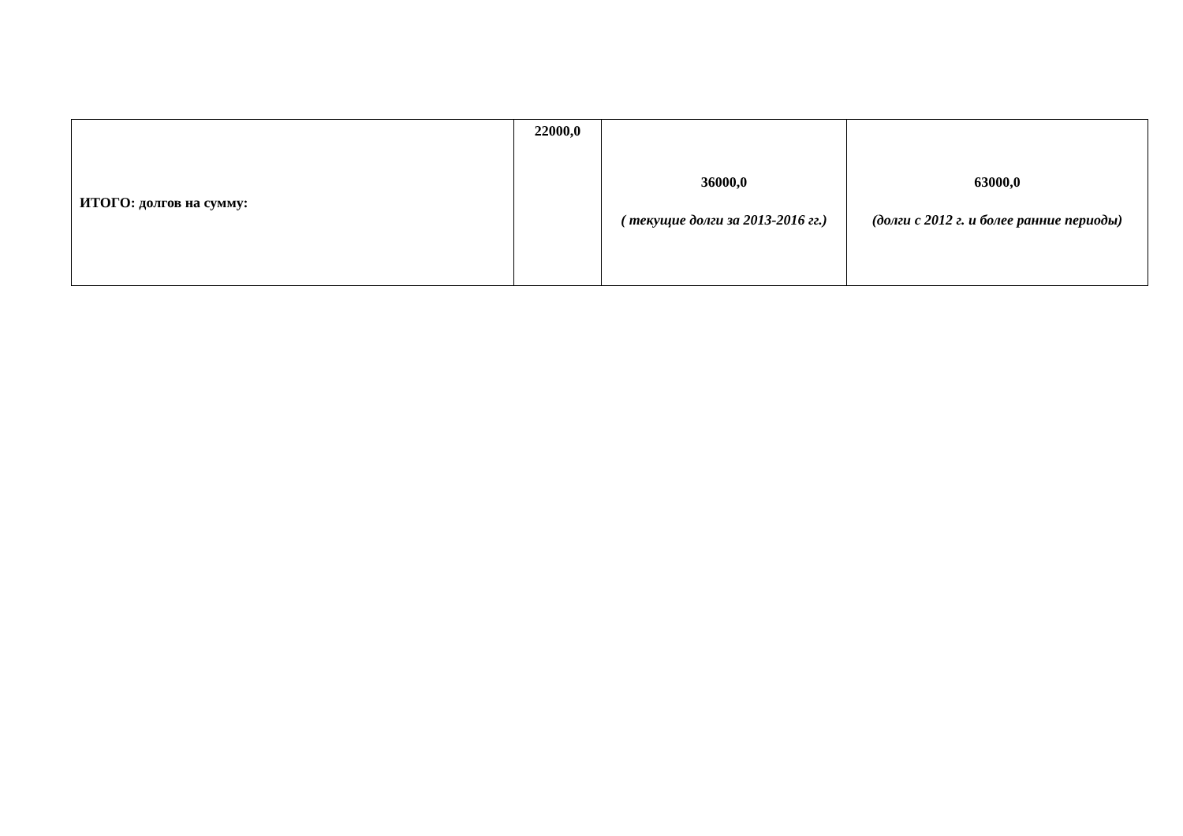| ИТОГО: долгов на сумму: | 22000,0 | 36000,0 ( текущие долги за 2013-2016 гг.) | 63000,0 (долги с 2012 г. и более ранние периоды) |